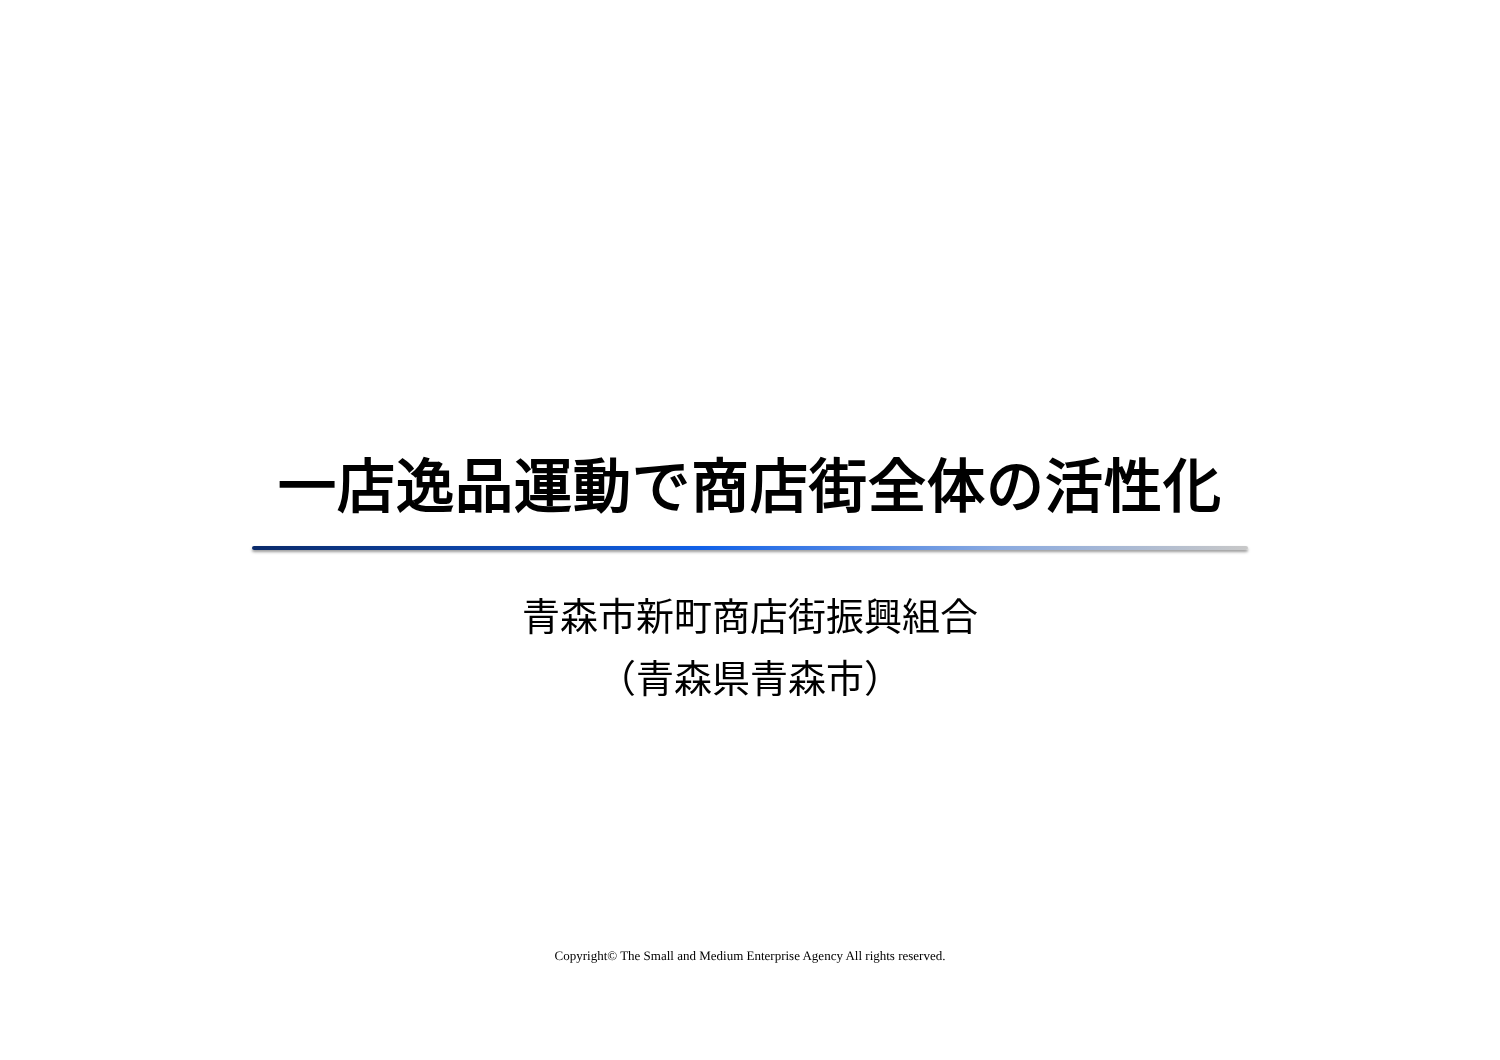一店逸品運動で商店街全体の活性化
青森市新町商店街振興組合
（青森県青森市）
Copyright© The Small and Medium Enterprise Agency All rights reserved.